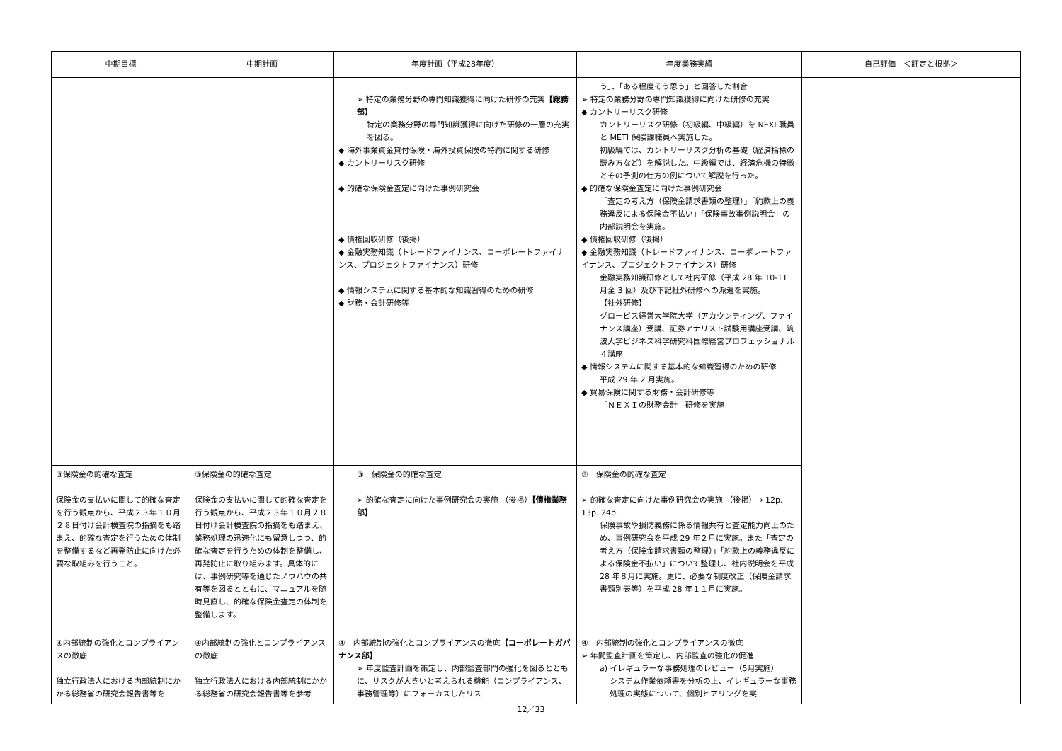| 中期目標 | 中期計画 | 年度計画（平成28年度） | 年度業務実績 | 自己評価 ＜評定と根拠＞ |
| --- | --- | --- | --- | --- |
| | | ➢ 特定の業務分野の専門知識獲得に向けた研修の充実 【総務部】 特定の業務分野の専門知識獲得に向けた研修の一層の充実を図る。 ◆ 海外事業資金貸付保険・海外投資保険の特約に関する研修 ◆ カントリーリスク研修 ◆ 的確な保険金査定に向けた事例研究会 ◆ 債権回収研修（後掲） ◆ 金融実務知識（トレードファイナンス、コーポレートファイナンス、プロジェクトファイナンス）研修 ◆ 情報システムに関する基本的な知識習得のための研修 ◆ 財務・会計研修等 | う」、「ある程度そう思う」と回答した割合 ➢ 特定の業務分野の専門知識獲得に向けた研修の充実 ◆ カントリーリスク研修 カントリーリスク研修（初級編、中級編）を NEXI 職員と METI 保険課職員へ実施した。 初級編では、カントリーリスク分析の基礎（経済指標の読み方など）を解説した。中級編では、経済危機の特徴とその予測の仕方の例について解説を行った。 ◆ 的確な保険金査定に向けた事例研究会 「査定の考え方（保険金請求書類の整理）」「約款上の義務違反による保険金不払い」「保険事故事例説明会」の内部説明会を実施。 ◆ 債権回収研修（後掲） ◆ 金融実務知識（トレードファイナンス、コーポレートファイナンス、プロジェクトファイナンス）研修 金融実務知識研修として社内研修（平成 28 年 10-11 月全 3 回）及び下記社外研修への派遣を実施。 【社外研修】 グロービス経営大学院大学（アカウンティング、ファイナンス講座）受講、証券アナリスト試験用講座受講、筑波大学ビジネス科学研究科国際経営プロフェッショナル４講座 ◆ 情報システムに関する基本的な知識習得のための研修 平成 29 年 2 月実施。 ◆ 貿易保険に関する財務・会計研修等 「ＮＥＸＩの財務会計」研修を実施 | |
| ③保険金の的確な査定 保険金の支払いに関して的確な査定を行う観点から、平成２３年１０月２８日付け会計検査院の指摘をも踏まえ、的確な査定を行うための体制を整備するなど再発防止に向けた必要な取組みを行うこと。 | ③保険金の的確な査定 保険金の支払いに関して的確な査定を行う観点から、平成２３年１０月２８日付け会計検査院の指摘をも踏まえ、業務処理の迅速化にも留意しつつ、的確な査定を行うための体制を整備し、再発防止に取り組みます。具体的には、事例研究等を通じたノウハウの共有等を図るとともに、マニュアルを随時見直し、的確な保険金査定の体制を整備します。 | ③ 保険金の的確な査定 ➢ 的確な査定に向けた事例研究会の実施 （後掲） 【債権業務部】 | ③ 保険金の的確な査定 ➢ 的確な査定に向けた事例研究会の実施 （後掲）→ 12p. 13p. 24p. 保険事故や損防義務に係る情報共有と査定能力向上のため、事例研究会を平成 29 年２月に実施。また「査定の考え方（保険金請求書類の整理）」「約款上の義務違反による保険金不払い」について整理し、社内説明会を平成 28 年８月に実施。更に、必要な制度改正（保険金請求書類別表等）を平成 28 年１１月に実施。 | |
| ④内部統制の強化とコンプライアンスの徹底 独立行政法人における内部統制にかかる総務省の研究会報告書等を | ④内部統制の強化とコンプライアンスの徹底 独立行政法人における内部統制にかかる総務省の研究会報告書等を参考 | ④ 内部統制の強化とコンプライアンスの徹底 【コーポレートガバナンス部】 ➢ 年度監査計画を策定し、内部監査部門の強化を図るとともに、リスクが大きいと考えられる機能（コンプライアンス、事務管理等）にフォーカスしたリス | ④ 内部統制の強化とコンプライアンスの徹底 ➢ 年間監査計画を策定し、内部監査の強化の促進 a) イレギュラーな事務処理のレビュー（5月実施） システム作業依頼書を分析の上、イレギュラーな事務処理の実態について、個別ヒアリングを実 | |
12／33